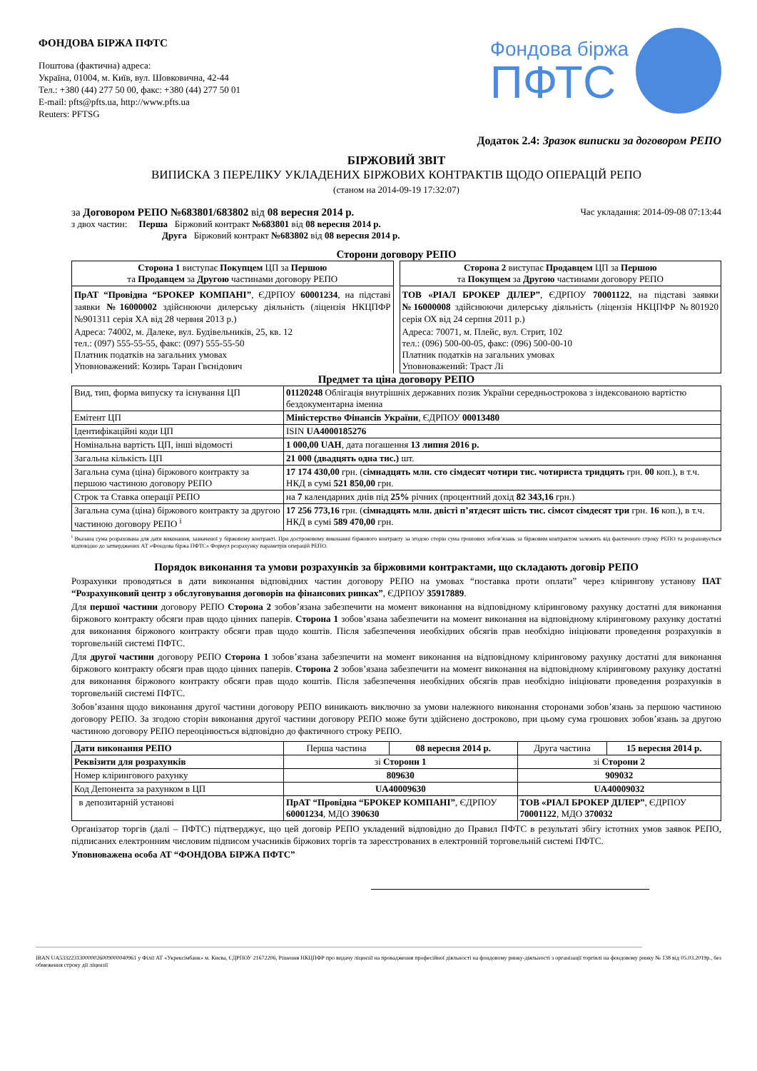ФОНДОВА БІРЖА ПФТС
Поштова (фактична) адреса:
Україна, 01004, м. Київ, вул. Шовковична, 42-44
Тел.: +380 (44) 277 50 00, факс: +380 (44) 277 50 01
E-mail: pfts@pfts.ua, http://www.pfts.ua
Reuters: PFTSG
Фондова біржа
ПФТС
Додаток 2.4: Зразок виписки за договором РЕПО
БІРЖОВИЙ ЗВІТ
ВИПИСКА З ПЕРЕЛІКУ УКЛАДЕНИХ БІРЖОВИХ КОНТРАКТІВ ЩОДО ОПЕРАЦІЙ РЕПО
(станом на 2014-09-19 17:32:07)
за Договором РЕПО №683801/683802 від 08 вересня 2014 р. Час укладання: 2014-09-08 07:13:44
з двох частин: Перша Біржовий контракт №683801 від 08 вересня 2014 р.
Друга Біржовий контракт №683802 від 08 вересня 2014 р.
Сторони договору РЕПО
| Сторона 1 виступає Покупцем ЦП за Першою та Продавцем за Другою частинами договору РЕПО |
| ПрАТ “Провідна “БРОКЕР КОМПАНІ” , ЄДРПОУ 60001234 , на підставі заявки №16000002 здійснюючи дилерську діяльність (ліцензія НКЦПФР №901311 серія ХА від 28 червня 2013 р.) Адреса: 74002, м. Далеке, вул. Будівельників, 25, кв. 12 тел.: (097) 555-55-55, факс: (097) 555-55-50 Платник податків на загальних умовах Уповноважений: Козирь Таран Гвєнідович |
| Сторона 2 виступає Продавцем ЦП за Першою та Покупцем за Другою частинами договору РЕПО |
| ТОВ «РІАЛ БРОКЕР ДІЛЕР” , ЄДРПОУ 70001122 , на підставі заявки №16000008 здійснюючи дилерську діяльність (ліцензія НКЦПФР №801920 серія ОХ від 24 серпня 2011 р.) Адреса: 70071, м. Плейс, вул. Стрит, 102 тел.: (096) 500-00-05, факс: (096) 500-00-10 Платник податків на загальних умовах Уповноважений: Траст Лі |
Предмет та ціна договору РЕПО
| Вид, тип, форма випуску та існування ЦП | 01120248 Облігація внутрішніх державних позик України середньострокова з індексованою вартістю бездокументарна іменна |
| Емітент ЦП | Міністерство Фінансів України , ЄДРПОУ 00013480 |
| Ідентифікаційні коди ЦП | ISIN UA4000185276 |
| Номінальна вартість ЦП, інші відомості | 1 000,00 UAH , дата погашення 13 липня 2016 р. |
| Загальна кількість ЦП | 21 000 (двадцять одна тис.) шт. |
| Загальна сума (ціна) біржового контракту за першою частиною договору РЕПО | 17 174 430,00 грн. ( сімнадцять млн. сто сімдесят чотири тис. чотириста тридцять грн. 00 коп.), в т.ч. НКД в сумі 521 850,00 грн. |
| Строк та Ставка операції РЕПО | на 7 календарних днів під 25% річних (процентний дохід 82 343,16 грн.) |
| Загальна сума (ціна) біржового контракту за другою частиною договору РЕПО <sup>i</sup> | 17 256 773,16 грн. ( сімнадцять млн. двісті п’ятдесят шість тис. сімсот сімдесят три грн. 16 коп.), в т.ч. НКД в сумі 589 470,00 грн. |
<sup>i</sup> Вказана сума розрахована для дати виконання, зазначеної у біржовому контракті. При достроковому виконанні біржового контракту за згодою сторін сума грошових зобов’язань за біржовим контрактом залежить від фактичного строку РЕПО та розраховується відповідно до затверджених АТ «Фондова біржа ПФТС» Формул розрахунку параметрів операцій РЕПО.
Порядок виконання та умови розрахунків за біржовими контрактами, що складають договір РЕПО
Розрахунки проводяться в дати виконання відповідних частин договору РЕПО на умовах “поставка проти оплати” через клірингову установу ПАТ “Розрахунковий центр з обслуговування договорів на фінансових ринках”, ЄДРПОУ 35917889.
Для першої частини договору РЕПО Сторона 2 зобов’язана забезпечити на момент виконання на відповідному кліринговому рахунку достатні для виконання біржового контракту обсяги прав щодо цінних паперів. Сторона 1 зобов’язана забезпечити на момент виконання на відповідному кліринговому рахунку достатні для виконання біржового контракту обсяги прав щодо коштів. Після забезпечення необхідних обсягів прав необхідно ініціювати проведення розрахунків в торговельній системі ПФТС.
Для другої частини договору РЕПО Сторона 1 зобов’язана забезпечити на момент виконання на відповідному кліринговому рахунку достатні для виконання біржового контракту обсяги прав щодо цінних паперів. Сторона 2 зобов’язана забезпечити на момент виконання на відповідному кліринговому рахунку достатні для виконання біржового контракту обсяги прав щодо коштів. Після забезпечення необхідних обсягів прав необхідно ініціювати проведення розрахунків в торговельній системі ПФТС.
Зобов’язання щодо виконання другої частини договору РЕПО виникають виключно за умови належного виконання сторонами зобов’язань за першою частиною договору РЕПО. За згодою сторін виконання другої частини договору РЕПО може бути здійснено достроково, при цьому сума грошових зобов’язань за другою частиною договору РЕПО переоцінюється відповідно до фактичного строку РЕПО.
| Дати виконання РЕПО | Перша частина | 08 вересня 2014 р. | Друга частина | 15 вересня 2014 р. |
| Реквізити для розрахунків | зі Сторони 1 | | зі Сторони 2 | |
| Номер клірингового рахунку | 809630 | | 909032 | |
| Код Депонента за рахунком в ЦП | UA40009630 | | UA40009032 | |
| в депозитарній установі | ПрАТ “Провідна “БРОКЕР КОМПАНІ” , ЄДРПОУ 60001234 , МДО 390630 | | ТОВ «РІАЛ БРОКЕР ДІЛЕР” , ЄДРПОУ 70001122 , МДО 370032 | |
Організатор торгів (далі – ПФТС) підтверджує, що цей договір РЕПО укладений відповідно до Правил ПФТС в результаті збігу істотних умов заявок РЕПО, підписаних електронним числовим підписом учасників біржових торгів та зареєстрованих в електронній торговельній системі ПФТС.
Уповноважена особа АТ “ФОНДОВА БІРЖА ПФТС”
IBAN UA533223130000026009000040961 у Філії АТ «Укрексімбанк» м. Києва, ЄДРПОУ 21672206, Рішення НКЦПФР про видачу ліцензії на провадження професійної діяльності на фондовому ринку-діяльності з організації торгівлі на фондовому ринку № 138 від 05.03.2019р., без обмеження строку дії ліцензії